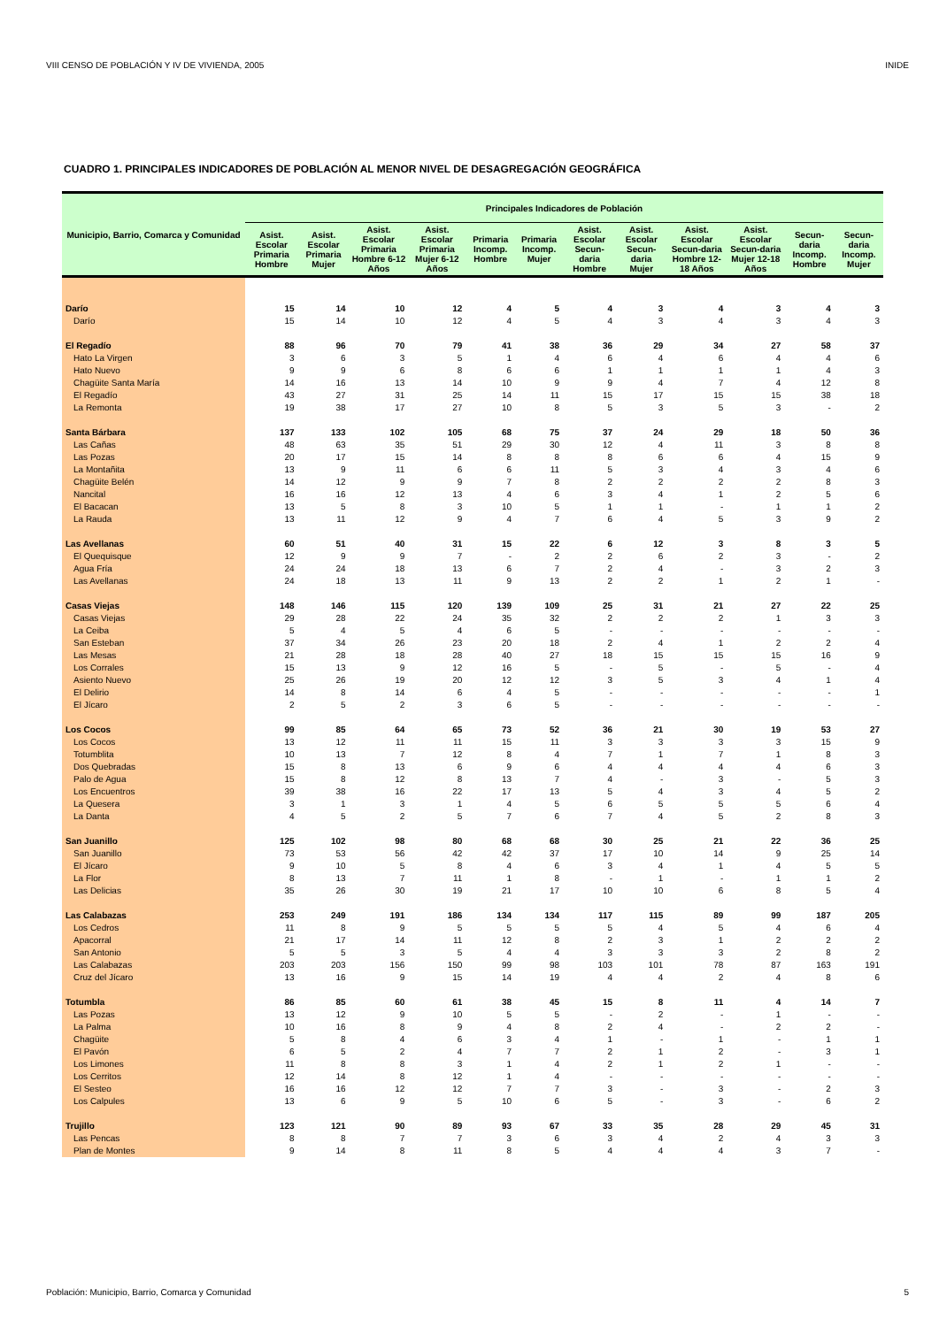VIII CENSO DE POBLACIÓN Y IV DE VIVIENDA, 2005 INIDE
CUADRO 1. PRINCIPALES INDICADORES DE POBLACIÓN AL MENOR NIVEL DE DESAGREGACIÓN GEOGRÁFICA
| Municipio, Barrio, Comarca y Comunidad | Principales Indicadores de Población | | | | | | | | | | | |
| --- | --- | --- | --- | --- | --- | --- | --- | --- | --- | --- | --- | --- |
| | Asist. Escolar Primaria Hombre | Asist. Escolar Primaria Mujer | Asist. Escolar Primaria Hombre 6-12 Años | Asist. Escolar Primaria Mujer 6-12 Años | Primaria Incomp. Hombre | Primaria Incomp. Mujer | Asist. Escolar Secun-daria Hombre | Asist. Escolar Secun-daria Mujer | Asist. Escolar Secun-daria Hombre 12-18 Años | Asist. Escolar Secun-daria Mujer 12-18 Años | Secun-daria Incomp. Hombre | Secun-daria Incomp. Mujer |
| Darío | 15 | 14 | 10 | 12 | 4 | 5 | 4 | 3 | 4 | 3 | 4 | 3 |
| Darío | 15 | 14 | 10 | 12 | 4 | 5 | 4 | 3 | 4 | 3 | 4 | 3 |
| El Regadío | 88 | 96 | 70 | 79 | 41 | 38 | 36 | 29 | 34 | 27 | 58 | 37 |
| Hato La Virgen | 3 | 6 | 3 | 5 | 1 | 4 | 6 | 4 | 6 | 4 | 4 | 6 |
| Hato Nuevo | 9 | 9 | 6 | 8 | 6 | 6 | 1 | 1 | 1 | 1 | 4 | 3 |
| Chagüite Santa María | 14 | 16 | 13 | 14 | 10 | 9 | 9 | 4 | 7 | 4 | 12 | 8 |
| El Regadío | 43 | 27 | 31 | 25 | 14 | 11 | 15 | 17 | 15 | 15 | 38 | 18 |
| La Remonta | 19 | 38 | 17 | 27 | 10 | 8 | 5 | 3 | 5 | 3 | - | 2 |
| Santa Bárbara | 137 | 133 | 102 | 105 | 68 | 75 | 37 | 24 | 29 | 18 | 50 | 36 |
| Las Cañas | 48 | 63 | 35 | 51 | 29 | 30 | 12 | 4 | 11 | 3 | 8 | 8 |
| Las Pozas | 20 | 17 | 15 | 14 | 8 | 8 | 8 | 6 | 6 | 4 | 15 | 9 |
| La Montañita | 13 | 9 | 11 | 6 | 6 | 11 | 5 | 3 | 4 | 3 | 4 | 6 |
| Chagüite Belén | 14 | 12 | 9 | 9 | 7 | 8 | 2 | 2 | 2 | 2 | 8 | 3 |
| Nancital | 16 | 16 | 12 | 13 | 4 | 6 | 3 | 4 | 1 | 2 | 5 | 6 |
| El Bacacan | 13 | 5 | 8 | 3 | 10 | 5 | 1 | 1 | - | 1 | 1 | 2 |
| La Rauda | 13 | 11 | 12 | 9 | 4 | 7 | 6 | 4 | 5 | 3 | 9 | 2 |
| Las Avellanas | 60 | 51 | 40 | 31 | 15 | 22 | 6 | 12 | 3 | 8 | 3 | 5 |
| El Quequisque | 12 | 9 | 9 | 7 | - | 2 | 2 | 6 | 2 | 3 | - | 2 |
| Agua Fría | 24 | 24 | 18 | 13 | 6 | 7 | 2 | 4 | - | 3 | 2 | 3 |
| Las Avellanas | 24 | 18 | 13 | 11 | 9 | 13 | 2 | 2 | 1 | 2 | 1 | - |
| Casas Viejas | 148 | 146 | 115 | 120 | 139 | 109 | 25 | 31 | 21 | 27 | 22 | 25 |
| Casas Viejas | 29 | 28 | 22 | 24 | 35 | 32 | 2 | 2 | 2 | 1 | 3 | 3 |
| La Ceiba | 5 | 4 | 5 | 4 | 6 | 5 | - | - | - | - | - | - |
| San Esteban | 37 | 34 | 26 | 23 | 20 | 18 | 2 | 4 | 1 | 2 | 2 | 4 |
| Las Mesas | 21 | 28 | 18 | 28 | 40 | 27 | 18 | 15 | 15 | 15 | 16 | 9 |
| Los Corrales | 15 | 13 | 9 | 12 | 16 | 5 | - | 5 | - | 5 | - | 4 |
| Asiento Nuevo | 25 | 26 | 19 | 20 | 12 | 12 | 3 | 5 | 3 | 4 | 1 | 4 |
| El Delirio | 14 | 8 | 14 | 6 | 4 | 5 | - | - | - | - | - | 1 |
| El Jícaro | 2 | 5 | 2 | 3 | 6 | 5 | - | - | - | - | - | - |
| Los Cocos | 99 | 85 | 64 | 65 | 73 | 52 | 36 | 21 | 30 | 19 | 53 | 27 |
| Los Cocos | 13 | 12 | 11 | 11 | 15 | 11 | 3 | 3 | 3 | 3 | 15 | 9 |
| Totumblita | 10 | 13 | 7 | 12 | 8 | 4 | 7 | 1 | 7 | 1 | 8 | 3 |
| Dos Quebradas | 15 | 8 | 13 | 6 | 9 | 6 | 4 | 4 | 4 | 4 | 6 | 3 |
| Palo de Agua | 15 | 8 | 12 | 8 | 13 | 7 | 4 | - | 3 | - | 5 | 3 |
| Los Encuentros | 39 | 38 | 16 | 22 | 17 | 13 | 5 | 4 | 3 | 4 | 5 | 2 |
| La Quesera | 3 | 1 | 3 | 1 | 4 | 5 | 6 | 5 | 5 | 5 | 6 | 4 |
| La Danta | 4 | 5 | 2 | 5 | 7 | 6 | 7 | 4 | 5 | 2 | 8 | 3 |
| San Juanillo | 125 | 102 | 98 | 80 | 68 | 68 | 30 | 25 | 21 | 22 | 36 | 25 |
| San Juanillo | 73 | 53 | 56 | 42 | 42 | 37 | 17 | 10 | 14 | 9 | 25 | 14 |
| El Jícaro | 9 | 10 | 5 | 8 | 4 | 6 | 3 | 4 | 1 | 4 | 5 | 5 |
| La Flor | 8 | 13 | 7 | 11 | 1 | 8 | - | 1 | - | 1 | 1 | 2 |
| Las Delicias | 35 | 26 | 30 | 19 | 21 | 17 | 10 | 10 | 6 | 8 | 5 | 4 |
| Las Calabazas | 253 | 249 | 191 | 186 | 134 | 134 | 117 | 115 | 89 | 99 | 187 | 205 |
| Los Cedros | 11 | 8 | 9 | 5 | 5 | 5 | 5 | 4 | 5 | 4 | 6 | 4 |
| Apacorral | 21 | 17 | 14 | 11 | 12 | 8 | 2 | 3 | 1 | 2 | 2 | 2 |
| San Antonio | 5 | 5 | 3 | 5 | 4 | 4 | 3 | 3 | 3 | 2 | 8 | 2 |
| Las Calabazas | 203 | 203 | 156 | 150 | 99 | 98 | 103 | 101 | 78 | 87 | 163 | 191 |
| Cruz del Jícaro | 13 | 16 | 9 | 15 | 14 | 19 | 4 | 4 | 2 | 4 | 8 | 6 |
| Totumbla | 86 | 85 | 60 | 61 | 38 | 45 | 15 | 8 | 11 | 4 | 14 | 7 |
| Las Pozas | 13 | 12 | 9 | 10 | 5 | 5 | - | 2 | - | 1 | - | - |
| La Palma | 10 | 16 | 8 | 9 | 4 | 8 | 2 | 4 | - | 2 | 2 | - |
| Chagüite | 5 | 8 | 4 | 6 | 3 | 4 | 1 | - | 1 | - | 1 | 1 |
| El Pavón | 6 | 5 | 2 | 4 | 7 | 7 | 2 | 1 | 2 | - | 3 | 1 |
| Los Limones | 11 | 8 | 8 | 3 | 1 | 4 | 2 | 1 | 2 | 1 | - | - |
| Los Cerritos | 12 | 14 | 8 | 12 | 1 | 4 | - | - | - | - | - | - |
| El Sesteo | 16 | 16 | 12 | 12 | 7 | 7 | 3 | - | 3 | - | 2 | 3 |
| Los Calpules | 13 | 6 | 9 | 5 | 10 | 6 | 5 | - | 3 | - | 6 | 2 |
| Trujillo | 123 | 121 | 90 | 89 | 93 | 67 | 33 | 35 | 28 | 29 | 45 | 31 |
| Las Pencas | 8 | 8 | 7 | 7 | 3 | 6 | 3 | 4 | 2 | 4 | 3 | 3 |
| Plan de Montes | 9 | 14 | 8 | 11 | 8 | 5 | 4 | 4 | 4 | 3 | 7 | - |
Población: Municipio, Barrio, Comarca y Comunidad 5